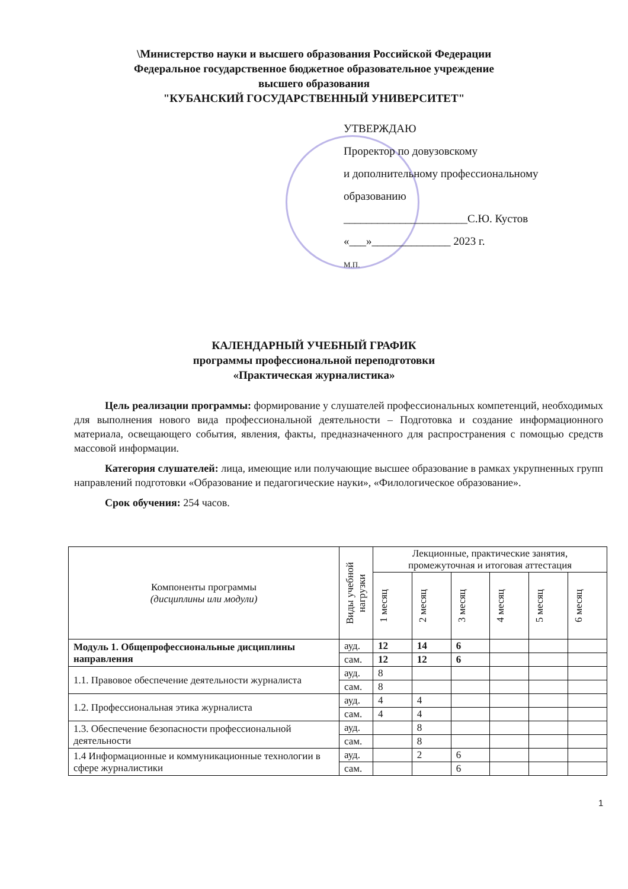\Министерство науки и высшего образования Российской Федерации
Федеральное государственное бюджетное образовательное учреждение
высшего образования
"КУБАНСКИЙ ГОСУДАРСТВЕННЫЙ УНИВЕРСИТЕТ"
УТВЕРЖДАЮ
Проректор по довузовскому
и дополнительному профессиональному
образованию
______________________С.Ю. Кустов
«___»______________ 2023 г.
М.П.
КАЛЕНДАРНЫЙ УЧЕБНЫЙ ГРАФИК
программы профессиональной переподготовки
«Практическая журналистика»
Цель реализации программы: формирование у слушателей профессиональных компетенций, необходимых для выполнения нового вида профессиональной деятельности – Подготовка и создание информационного материала, освещающего события, явления, факты, предназначенного для распространения с помощью средств массовой информации.
Категория слушателей: лица, имеющие или получающие высшее образование в рамках укрупненных групп направлений подготовки «Образование и педагогические науки», «Филологическое образование».
Срок обучения: 254 часов.
| Компоненты программы (дисциплины или модули) | Виды учебной нагрузки | Лекционные, практические занятия, промежуточная и итоговая аттестация | | | | | |
| --- | --- | --- | --- | --- | --- | --- | --- |
| | | 1 месяц | 2 месяц | 3 месяц | 4 месяц | 5 месяц | 6 месяц |
| Модуль 1. Общепрофессиональные дисциплины направления | ауд. | 12 | 14 | 6 | | | |
| | сам. | 12 | 12 | 6 | | | |
| 1.1. Правовое обеспечение деятельности журналиста | ауд. | 8 | | | | | |
| | сам. | 8 | | | | | |
| 1.2. Профессиональная этика журналиста | ауд. | 4 | 4 | | | | |
| | сам. | 4 | 4 | | | | |
| 1.3. Обеспечение безопасности профессиональной деятельности | ауд. | | 8 | | | | |
| | сам. | | 8 | | | | |
| 1.4 Информационные и коммуникационные технологии в сфере журналистики | ауд. | | 2 | 6 | | | |
| | сам. | | | 6 | | | |
1